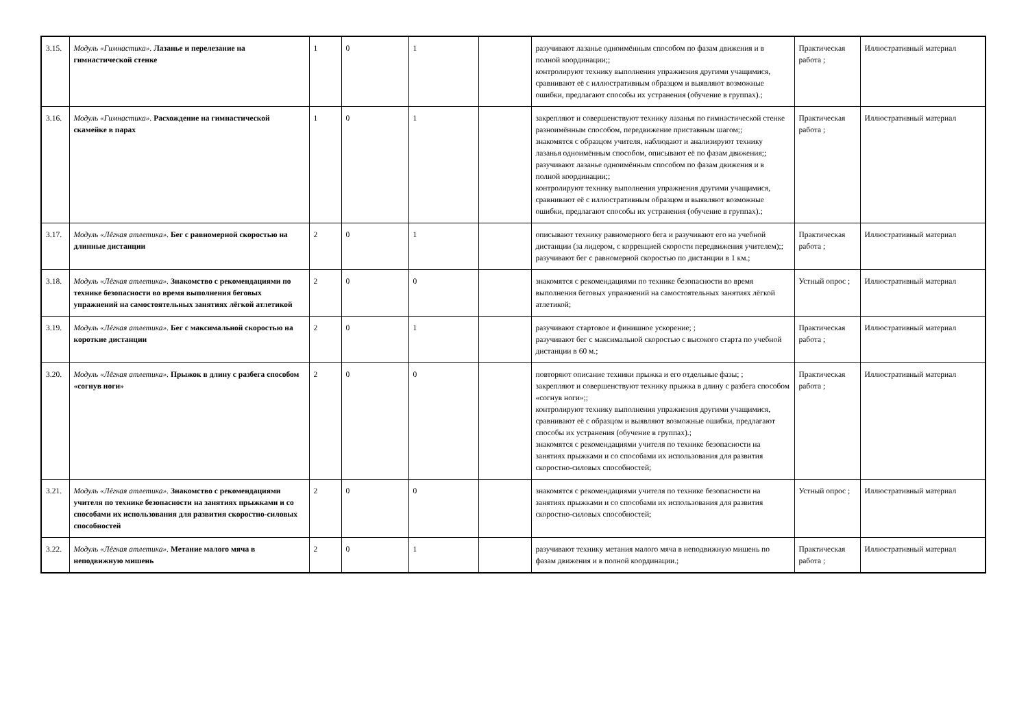| 3.15. | Модуль «Гимнастика». Лазанье и перелезание на гимнастической стенке | 1 | 0 | 1 | | разучивают лазанье одноимённым способом по фазам движения и в полной координации;; контролируют технику выполнения упражнения другими учащимися, сравнивают её с иллюстративным образцом и выявляют возможные ошибки, предлагают способы их устранения (обучение в группах).; | Практическая работа ; | Иллюстративный материал |
| 3.16. | Модуль «Гимнастика». Расхождение на гимнастической скамейке в парах | 1 | 0 | 1 | | закрепляют и совершенствуют технику лазанья по гимнастической стенке разноимённым способом, передвижение приставным шагом;; знакомятся с образцом учителя, наблюдают и анализируют технику лазанья одноимённым способом, описывают её по фазам движения;; разучивают лазанье одноимённым способом по фазам движения и в полной координации;; контролируют технику выполнения упражнения другими учащимися, сравнивают её с иллюстративным образцом и выявляют возможные ошибки, предлагают способы их устранения (обучение в группах).; | Практическая работа ; | Иллюстративный материал |
| 3.17. | Модуль «Лёгкая атлетика». Бег с равномерной скоростью на длинные дистанции | 2 | 0 | 1 | | описывают технику равномерного бега и разучивают его на учебной дистанции (за лидером, с коррекцией скорости передвижения учителем);; разучивают бег с равномерной скоростью по дистанции в 1 км.; | Практическая работа ; | Иллюстративный материал |
| 3.18. | Модуль «Лёгкая атлетика». Знакомство с рекомендациями по технике безопасности во время выполнения беговых упражнений на самостоятельных занятиях лёгкой атлетикой | 2 | 0 | 0 | | знакомятся с рекомендациями по технике безопасности во время выполнения беговых упражнений на самостоятельных занятиях лёгкой атлетикой; | Устный опрос ; | Иллюстративный материал |
| 3.19. | Модуль «Лёгкая атлетика». Бег с максимальной скоростью на короткие дистанции | 2 | 0 | 1 | | разучивают стартовое и финишное ускорение; ; разучивают бег с максимальной скоростью с высокого старта по учебной дистанции в 60 м.; | Практическая работа ; | Иллюстративный материал |
| 3.20. | Модуль «Лёгкая атлетика». Прыжок в длину с разбега способом «согнув ноги» | 2 | 0 | 0 | | повторяют описание техники прыжка и его отдельные фазы; ; закрепляют и совершенствуют технику прыжка в длину с разбега способом «согнув ноги»;; контролируют технику выполнения упражнения другими учащимися, сравнивают её с образцом и выявляют возможные ошибки, предлагают способы их устранения (обучение в группах).; знакомятся с рекомендациями учителя по технике безопасности на занятиях прыжками и со способами их использования для развития скоростно-силовых способностей; | Практическая работа ; | Иллюстративный материал |
| 3.21. | Модуль «Лёгкая атлетика». Знакомство с рекомендациями учителя по технике безопасности на занятиях прыжками и со способами их использования для развития скоростно-силовых способностей | 2 | 0 | 0 | | знакомятся с рекомендациями учителя по технике безопасности на занятиях прыжками и со способами их использования для развития скоростно-силовых способностей; | Устный опрос ; | Иллюстративный материал |
| 3.22. | Модуль «Лёгкая атлетика». Метание малого мяча в неподвижную мишень | 2 | 0 | 1 | | разучивают технику метания малого мяча в неподвижную мишень по фазам движения и в полной координации.; | Практическая работа ; | Иллюстративный материал |